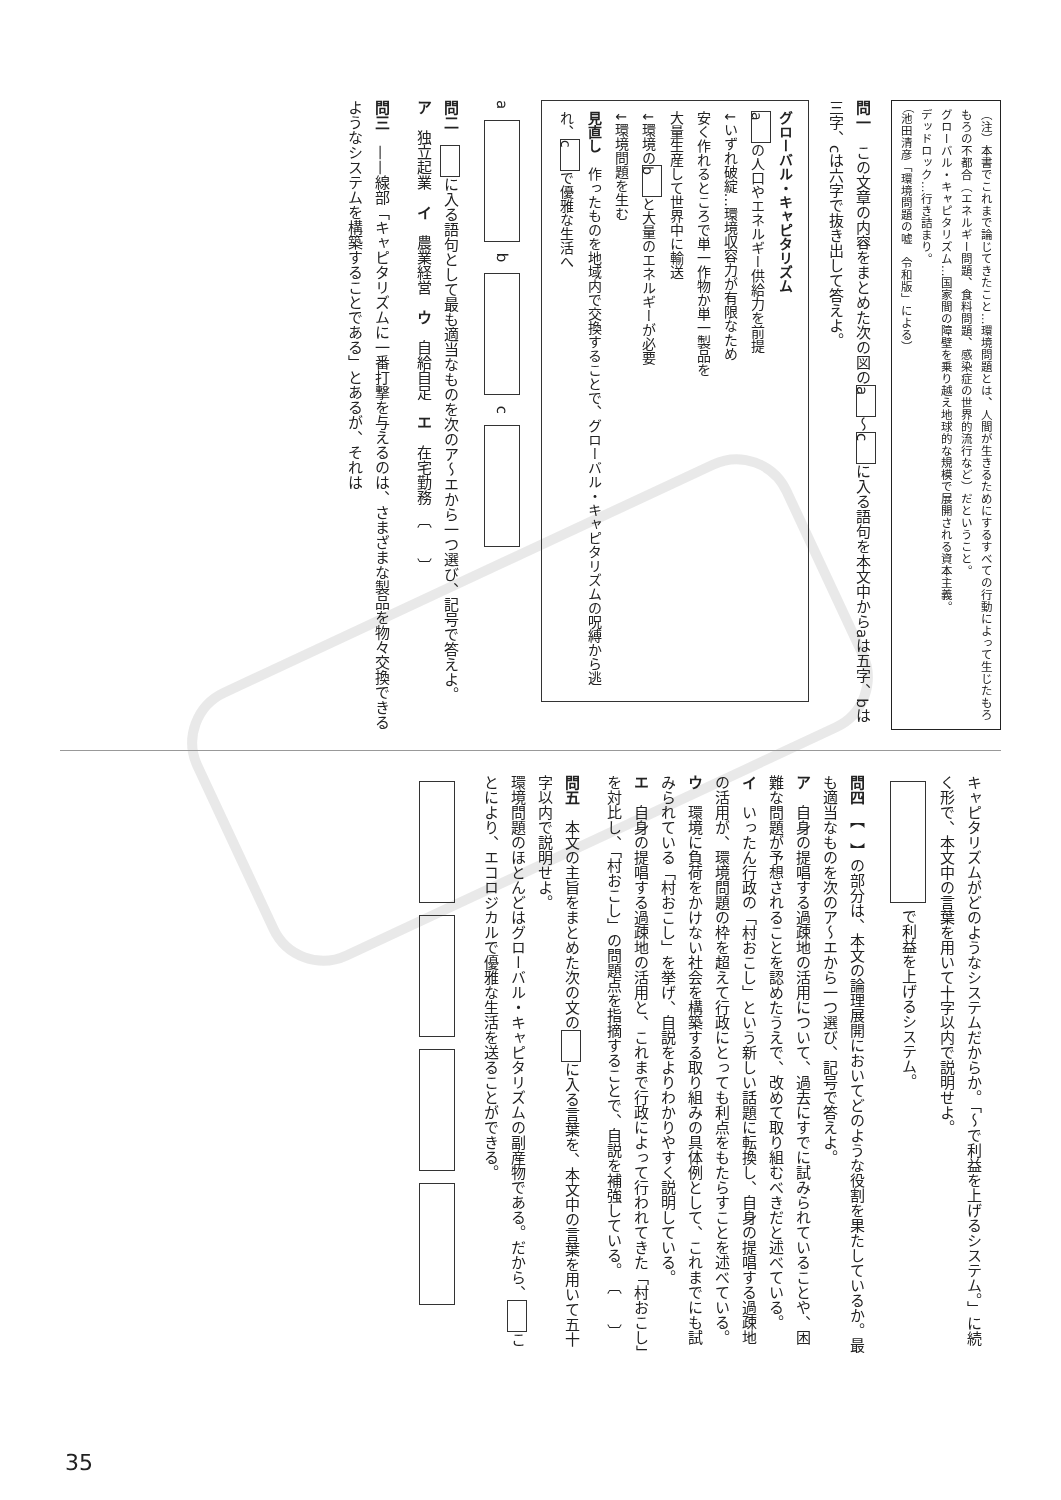（注）本書でこれまで論じてきたこと…環境問題とは、人間が生きるためにするすべての行動によって生じたもろもろの不都合（エネルギー問題、食料問題、感染症の世界的流行など）だということ。
グローバル・キャピタリズム…国家間の障壁を乗り越え地球的な規模で展開される資本主義。
デッドロック…行き詰まり。
（池田清彦「環境問題の嘘　令和版」による）
問一　この文章の内容をまとめた次の図の a 〜 c に入る語句を本文中からaは五字、bは三字、cは六字で抜き出して答えよ。
グローバル・キャピタリズム
a の人口やエネルギー供給力を前提
↓いずれ破綻…環境収容力が有限なため
安く作れるところで単一作物か単一製品を
大量生産して世界中に輸送
↓環境の b と大量のエネルギーが必要
↓環境問題を生む
見直し　作ったものを地域内で交換することで、グローバル・キャピタリズムの呪縛から逃れ、 c で優雅な生活へ
a b c
問二　 に入る語句として最も適当なものを次のア〜エから一つ選び、記号で答えよ。
ア　独立起業　イ　農業経営　ウ　自給自足　エ　在宅勤務　〔　　〕
問三　——線部「キャピタリズムに一番打撃を与えるのは、さまざまな製品を物々交換できるようなシステムを構築することである」とあるが、それは
キャピタリズムがどのようなシステムだからか。「〜で利益を上げるシステム。」に続く形で、本文中の言葉を用いて十字以内で説明せよ。
で利益を上げるシステム。
問四　【　】の部分は、本文の論理展開においてどのような役割を果たしているか。最も適当なものを次のア〜エから一つ選び、記号で答えよ。
ア　自身の提唱する過疎地の活用について、過去にすでに試みられていることや、困難な問題が予想されることを認めたうえで、改めて取り組むべきだと述べている。
イ　いったん行政の「村おこし」という新しい話題に転換し、自身の提唱する過疎地の活用が、環境問題の枠を超えて行政にとっても利点をもたらすことを述べている。
ウ　環境に負荷をかけない社会を構築する取り組みの具体例として、これまでにも試みられている「村おこし」を挙げ、自説をよりわかりやすく説明している。
エ　自身の提唱する過疎地の活用と、これまで行政によって行われてきた「村おこし」を対比し、「村おこし」の問題点を指摘することで、自説を補強している。　〔　　〕
問五　本文の主旨をまとめた次の文の に入る言葉を、本文中の言葉を用いて五十字以内で説明せよ。
環境問題のほとんどはグローバル・キャピタリズムの副産物である。だから、 ことにより、エコロジカルで優雅な生活を送ることができる。
35